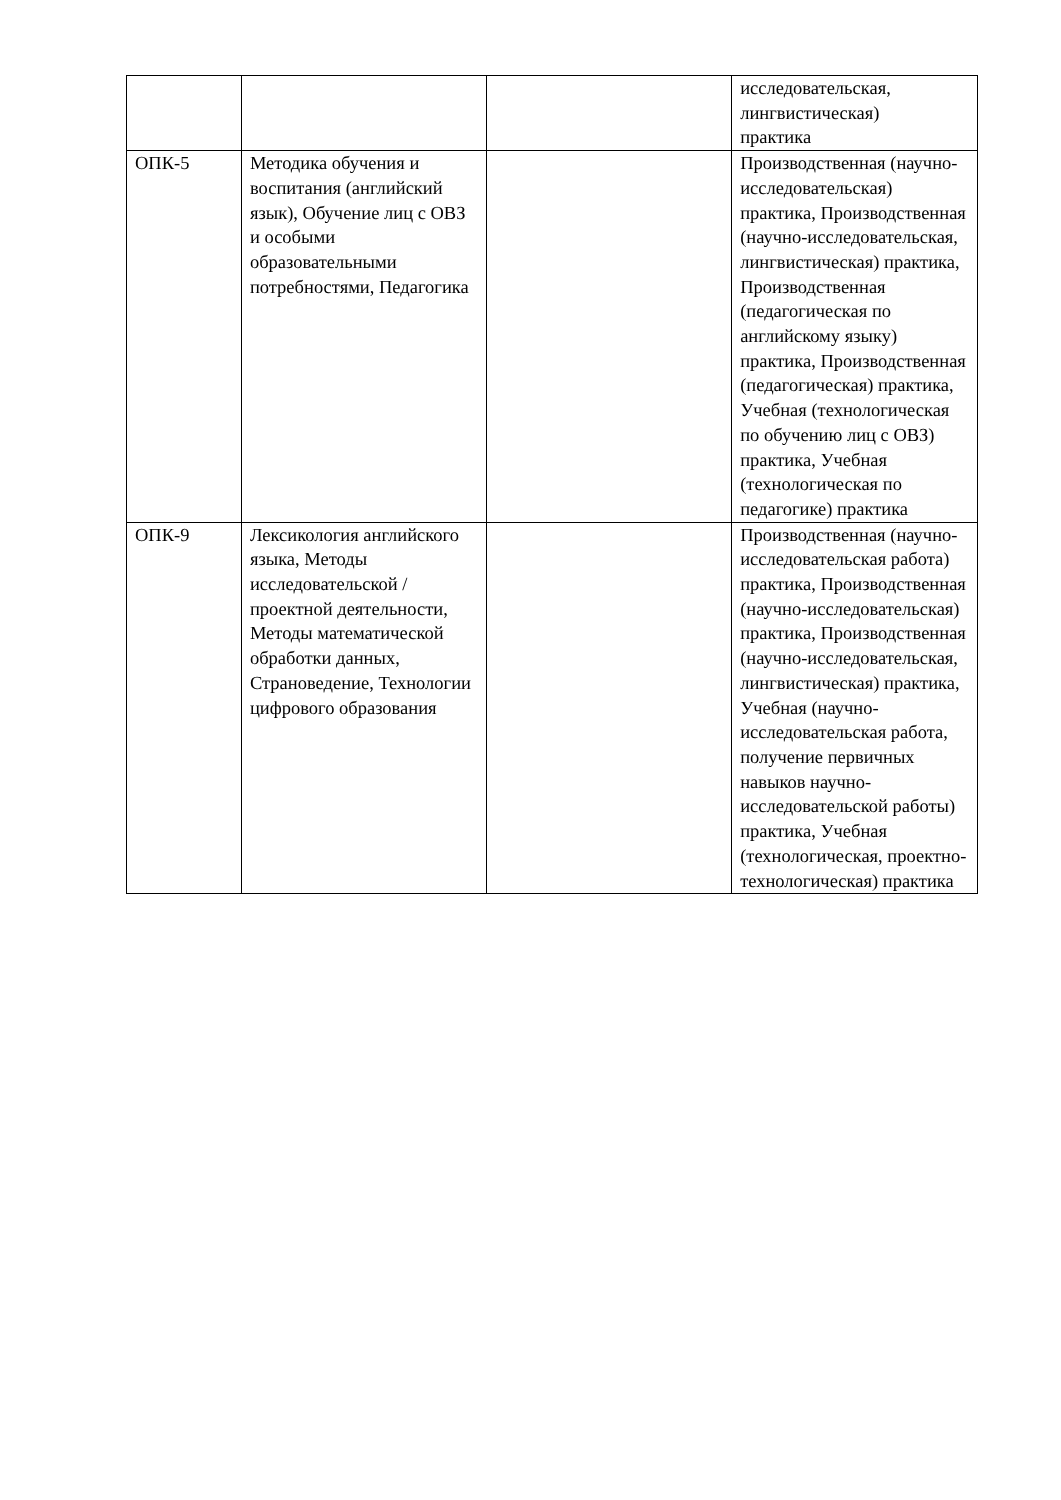| | | | исследовательская, лингвистическая) практика |
| ОПК-5 | Методика обучения и воспитания (английский язык), Обучение лиц с ОВЗ и особыми образовательными потребностями, Педагогика | | Производственная (научно-исследовательская) практика, Производственная (научно-исследовательская, лингвистическая) практика, Производственная (педагогическая по английскому языку) практика, Производственная (педагогическая) практика, Учебная (технологическая по обучению лиц с ОВЗ) практика, Учебная (технологическая по педагогике) практика |
| ОПК-9 | Лексикология английского языка, Методы исследовательской / проектной деятельности, Методы математической обработки данных, Страноведение, Технологии цифрового образования | | Производственная (научно-исследовательская работа) практика, Производственная (научно-исследовательская) практика, Производственная (научно-исследовательская, лингвистическая) практика, Учебная (научно-исследовательская работа, получение первичных навыков научно-исследовательской работы) практика, Учебная (технологическая, проектно-технологическая) практика |